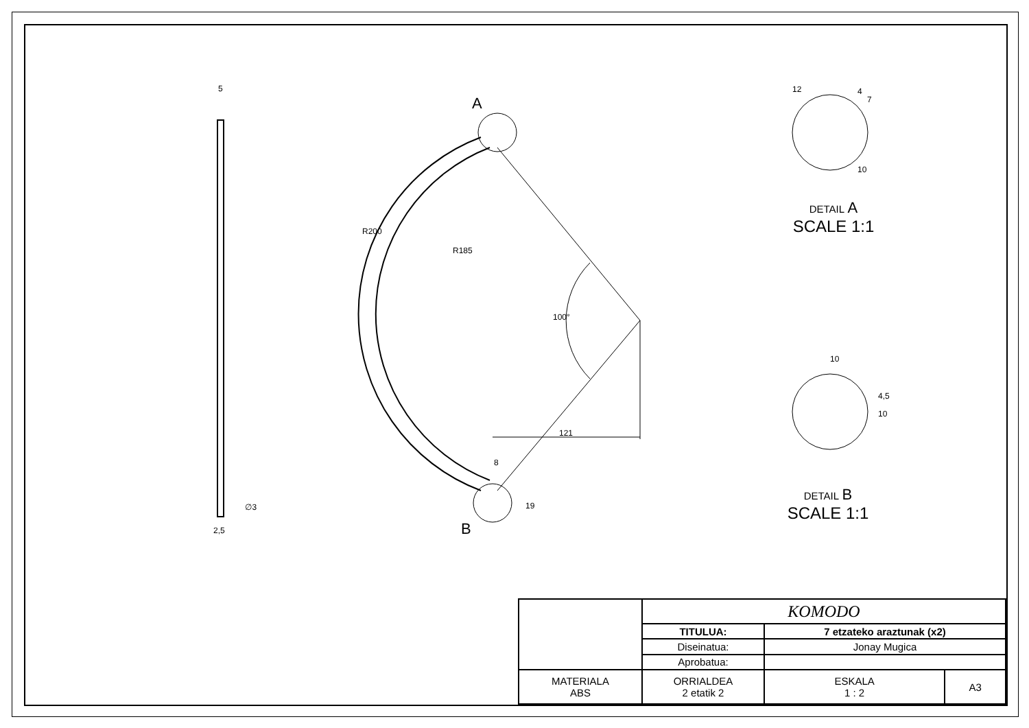5
∅3
2,5
A
B
R200
R185
100°
121
8
19
12 4
7
10
10
4,5
10
DETAIL A
SCALE 1:1
DETAIL B
SCALE 1:1
| | KOMODO | | |
| | TITULUA: | 7 etzateko araztunak (x2) | |
| | Diseinatua: | Jonay Mugica | |
| | Aprobatua: | | |
| MATERIALA ABS | ORRIALDEA 2 etatik 2 | ESKALA 1 : 2 | A3 |